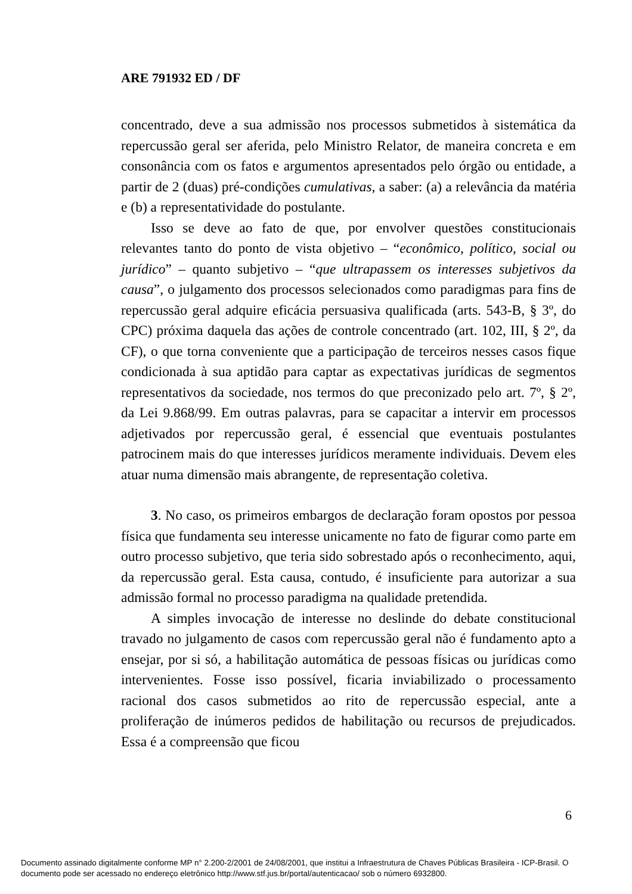ARE 791932 ED / DF
concentrado, deve a sua admissão nos processos submetidos à sistemática da repercussão geral ser aferida, pelo Ministro Relator, de maneira concreta e em consonância com os fatos e argumentos apresentados pelo órgão ou entidade, a partir de 2 (duas) pré-condições cumulativas, a saber: (a) a relevância da matéria e (b) a representatividade do postulante.
Isso se deve ao fato de que, por envolver questões constitucionais relevantes tanto do ponto de vista objetivo – “econômico, político, social ou jurídico” – quanto subjetivo – “que ultrapassem os interesses subjetivos da causa”, o julgamento dos processos selecionados como paradigmas para fins de repercussão geral adquire eficácia persuasiva qualificada (arts. 543-B, § 3º, do CPC) próxima daquela das ações de controle concentrado (art. 102, III, § 2º, da CF), o que torna conveniente que a participação de terceiros nesses casos fique condicionada à sua aptidão para captar as expectativas jurídicas de segmentos representativos da sociedade, nos termos do que preconizado pelo art. 7º, § 2º, da Lei 9.868/99. Em outras palavras, para se capacitar a intervir em processos adjetivados por repercussão geral, é essencial que eventuais postulantes patrocinem mais do que interesses jurídicos meramente individuais. Devem eles atuar numa dimensão mais abrangente, de representação coletiva.
3. No caso, os primeiros embargos de declaração foram opostos por pessoa física que fundamenta seu interesse unicamente no fato de figurar como parte em outro processo subjetivo, que teria sido sobrestado após o reconhecimento, aqui, da repercussão geral. Esta causa, contudo, é insuficiente para autorizar a sua admissão formal no processo paradigma na qualidade pretendida.
A simples invocação de interesse no deslinde do debate constitucional travado no julgamento de casos com repercussão geral não é fundamento apto a ensejar, por si só, a habilitação automática de pessoas físicas ou jurídicas como intervenientes. Fosse isso possível, ficaria inviabilizado o processamento racional dos casos submetidos ao rito de repercussão especial, ante a proliferação de inúmeros pedidos de habilitação ou recursos de prejudicados. Essa é a compreensão que ficou
6
Documento assinado digitalmente conforme MP n° 2.200-2/2001 de 24/08/2001, que institui a Infraestrutura de Chaves Públicas Brasileira - ICP-Brasil. O
documento pode ser acessado no endereço eletrônico http://www.stf.jus.br/portal/autenticacao/ sob o número 6932800.